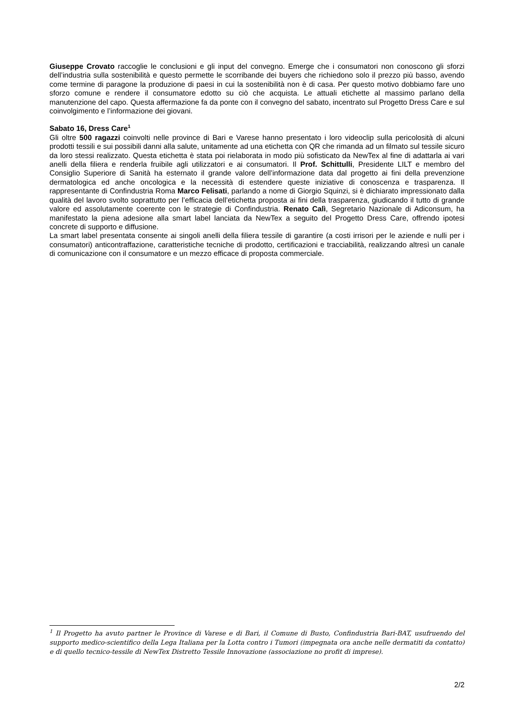Giuseppe Crovato raccoglie le conclusioni e gli input del convegno. Emerge che i consumatori non conoscono gli sforzi dell’industria sulla sostenibilità e questo permette le scorribande dei buyers che richiedono solo il prezzo più basso, avendo come termine di paragone la produzione di paesi in cui la sostenibilità non è di casa. Per questo motivo dobbiamo fare uno sforzo comune e rendere il consumatore edotto su ciò che acquista. Le attuali etichette al massimo parlano della manutenzione del capo. Questa affermazione fa da ponte con il convegno del sabato, incentrato sul Progetto Dress Care e sul coinvolgimento e l’informazione dei giovani.
Sabato 16, Dress Care<sup>1</sup>
Gli oltre 500 ragazzi coinvolti nelle province di Bari e Varese hanno presentato i loro videoclip sulla pericolosità di alcuni prodotti tessili e sui possibili danni alla salute, unitamente ad una etichetta con QR che rimanda ad un filmato sul tessile sicuro da loro stessi realizzato. Questa etichetta è stata poi rielaborata in modo più sofisticato da NewTex al fine di adattarla ai vari anelli della filiera e renderla fruibile agli utilizzatori e ai consumatori. Il Prof. Schittulli, Presidente LILT e membro del Consiglio Superiore di Sanità ha esternato il grande valore dell’informazione data dal progetto ai fini della prevenzione dermatologica ed anche oncologica e la necessità di estendere queste iniziative di conoscenza e trasparenza. Il rappresentante di Confindustria Roma Marco Felisati, parlando a nome di Giorgio Squinzi, si è dichiarato impressionato dalla qualità del lavoro svolto soprattutto per l’efficacia dell’etichetta proposta ai fini della trasparenza, giudicando il tutto di grande valore ed assolutamente coerente con le strategie di Confindustria. Renato Calì, Segretario Nazionale di Adiconsum, ha manifestato la piena adesione alla smart label lanciata da NewTex a seguito del Progetto Dress Care, offrendo ipotesi concrete di supporto e diffusione.
La smart label presentata consente ai singoli anelli della filiera tessile di garantire (a costi irrisori per le aziende e nulli per i consumatori) anticontraffazione, caratteristiche tecniche di prodotto, certificazioni e tracciabilità, realizzando altresì un canale di comunicazione con il consumatore e un mezzo efficace di proposta commerciale.
<sup>1</sup> Il Progetto ha avuto partner le Province di Varese e di Bari, il Comune di Busto, Confindustria Bari-BAT, usufruendo del supporto medico-scientifico della Lega Italiana per la Lotta contro i Tumori (impegnata ora anche nelle dermatiti da contatto) e di quello tecnico-tessile di NewTex Distretto Tessile Innovazione (associazione no profit di imprese).
2/2